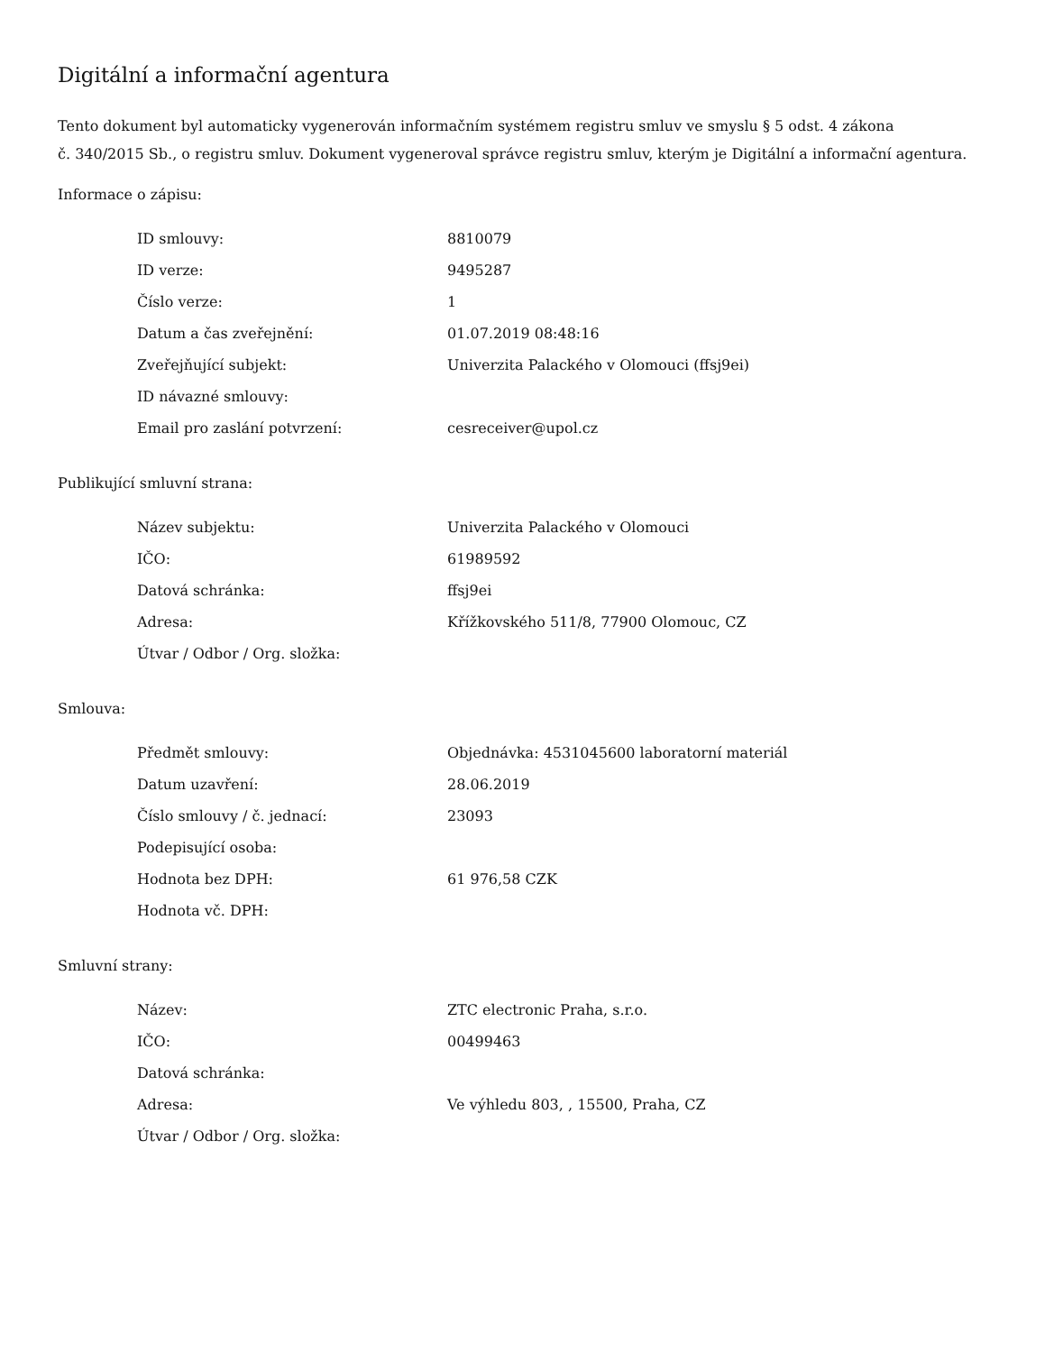Digitální a informační agentura
Tento dokument byl automaticky vygenerován informačním systémem registru smluv ve smyslu § 5 odst. 4 zákona
č. 340/2015 Sb., o registru smluv. Dokument vygeneroval správce registru smluv, kterým je Digitální a informační agentura.
Informace o zápisu:
| ID smlouvy: | 8810079 |
| ID verze: | 9495287 |
| Číslo verze: | 1 |
| Datum a čas zveřejnění: | 01.07.2019 08:48:16 |
| Zveřejňující subjekt: | Univerzita Palackého v Olomouci (ffsj9ei) |
| ID návazné smlouvy: | |
| Email pro zaslání potvrzení: | cesreceiver@upol.cz |
Publikující smluvní strana:
| Název subjektu: | Univerzita Palackého v Olomouci |
| IČO: | 61989592 |
| Datová schránka: | ffsj9ei |
| Adresa: | Křížkovského 511/8, 77900 Olomouc, CZ |
| Útvar / Odbor / Org. složka: | |
Smlouva:
| Předmět smlouvy: | Objednávka: 4531045600 laboratorní materiál |
| Datum uzavření: | 28.06.2019 |
| Číslo smlouvy / č. jednací: | 23093 |
| Podepisující osoba: | |
| Hodnota bez DPH: | 61 976,58 CZK |
| Hodnota vč. DPH: | |
Smluvní strany:
| Název: | ZTC electronic Praha, s.r.o. |
| IČO: | 00499463 |
| Datová schránka: | |
| Adresa: | Ve výhledu 803, , 15500, Praha, CZ |
| Útvar / Odbor / Org. složka: | |